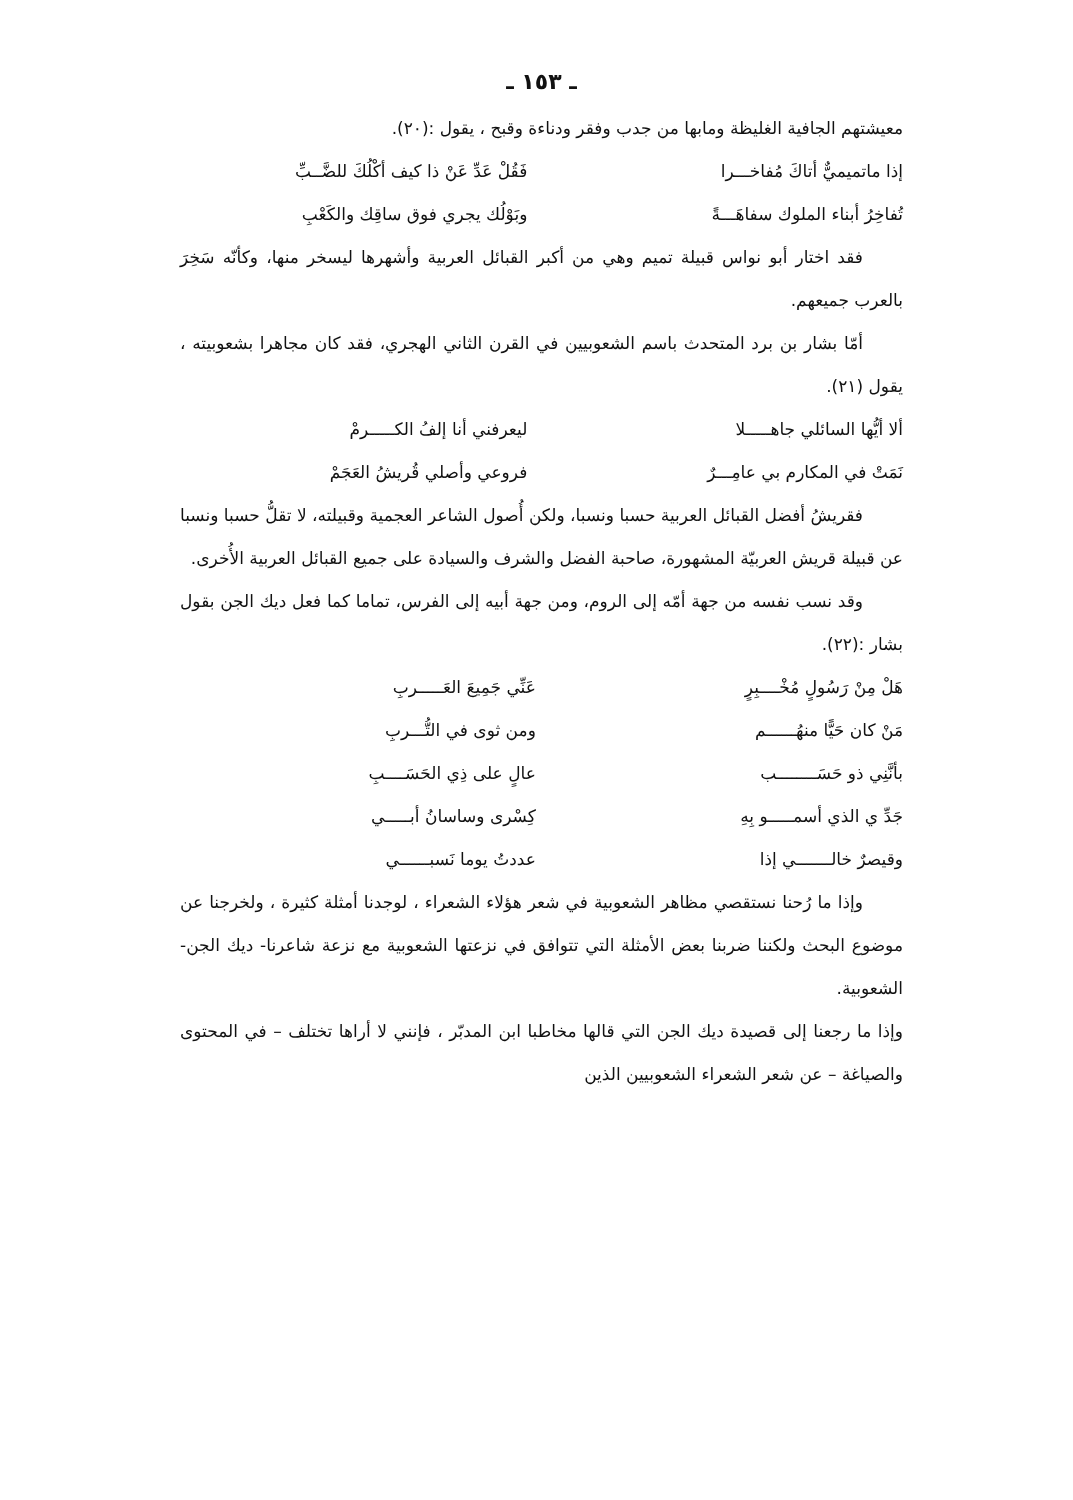ـ ١٥٣ ـ
معيشتهم الجافية الغليظة ومابها من جدب وفقر ودناءة وقبح ، يقول :(٢٠).
إذا ماتميميٌّ أتاكَ مُفاخـــرا فَقُلْ عَدِّ عَنْ ذا كيف أكْلُكَ للضَّــبِّ
تُفاخِرُ أبناء الملوك سفاهَـــةً وبَوْلُك يجري فوق ساقِك والكَعْبِ
فقد اختار أبو نواس قبيلة تميم وهي من أكبر القبائل العربية وأشهرها ليسخر منها، وكأنّه سَخِرَ بالعرب جميعهم.
أمّا بشار بن برد المتحدث باسم الشعوبيين في القرن الثاني الهجري، فقد كان مجاهرا بشعوبيته ، يقول (٢١).
ألا أيُّها السائلي جاهـــــلا ليعرفني أنا إلفُ الكـــــرمْ
نَمَتْ في المكارم بي عامِـــرٌ فروعي وأصلي قُريشُ العَجَمْ
فقريشُ أفضل القبائل العربية حسبا ونسبا، ولكن أُصول الشاعر العجمية وقبيلته، لا تقلُّ حسبا ونسبا عن قبيلة قريش العربيّة المشهورة، صاحبة الفضل والشرف والسيادة على جميع القبائل العربية الأُخرى.
وقد نسب نفسه من جهة أمّه إلى الروم، ومن جهة أبيه إلى الفرس، تماما كما فعل ديك الجن بقول بشار :(٢٢).
هَلْ مِنْ رَسُولٍ مُخْــــبِرٍ عَنِّي جَمِيعَ العَـــــربِ
مَنْ كان حَيًّا منهُــــــم ومن ثوى في التُّـــربِ
بأنَّنِي ذو حَسَــــــــب عالٍ على ذِي الحَسَــــبِ
جَدِّ ي الذي أسمـــــو بِهِ كِسْرى وساسانُ أبـــــي
وقيصرٌ خالـــــــي إذا عددتُ يوما نَسبــــــي
وإذا ما رُحنا نستقصي مظاهر الشعوبية في شعر هؤلاء الشعراء ، لوجدنا أمثلة كثيرة ، ولخرجنا عن موضوع البحث ولكننا ضربنا بعض الأمثلة التي تتوافق في نزعتها الشعوبية مع نزعة شاعرنا- ديك الجن- الشعوبية.
وإذا ما رجعنا إلى قصيدة ديك الجن التي قالها مخاطبا ابن المدبّر ، فإنني لا أراها تختلف – في المحتوى والصياغة – عن شعر الشعراء الشعوبيين الذين